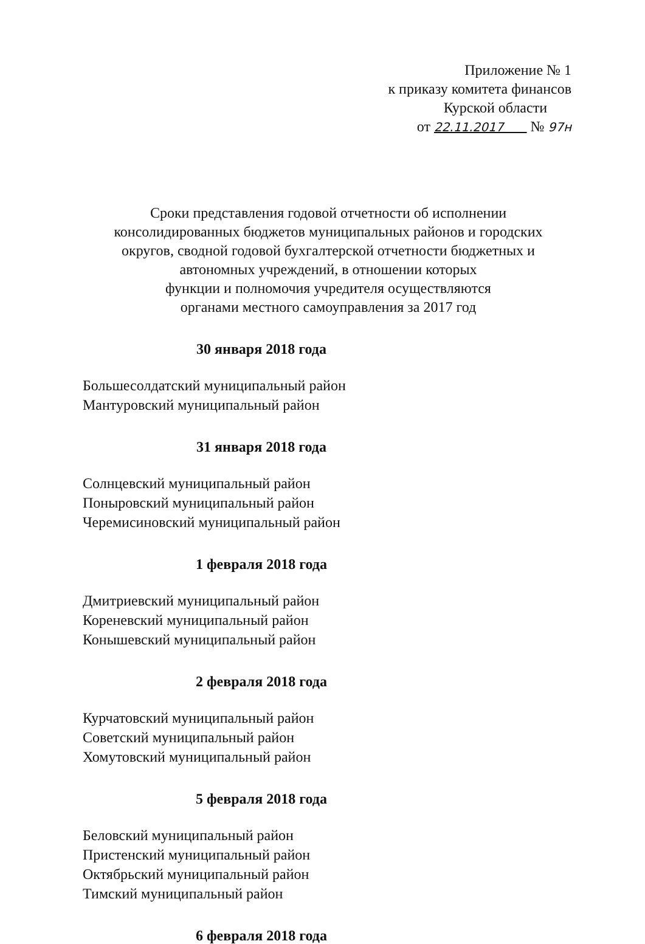Приложение № 1
к приказу комитета финансов
Курской области
от 22.11.2017 № 97н
Сроки представления годовой отчетности об исполнении консолидированных бюджетов муниципальных районов и городских округов, сводной годовой бухгалтерской отчетности бюджетных и автономных учреждений, в отношении которых
функции и полномочия учредителя осуществляются
органами местного самоуправления за 2017 год
30 января 2018 года
Большесолдатский муниципальный район
Мантуровский муниципальный район
31 января 2018 года
Солнцевский муниципальный район
Поныровский муниципальный район
Черемисиновский муниципальный район
1 февраля 2018 года
Дмитриевский муниципальный район
Кореневский муниципальный район
Конышевский муниципальный район
2 февраля 2018 года
Курчатовский муниципальный район
Советский муниципальный район
Хомутовский муниципальный район
5 февраля 2018 года
Беловский муниципальный район
Пристенский муниципальный район
Октябрьский муниципальный район
Тимский муниципальный район
6 февраля 2018 года